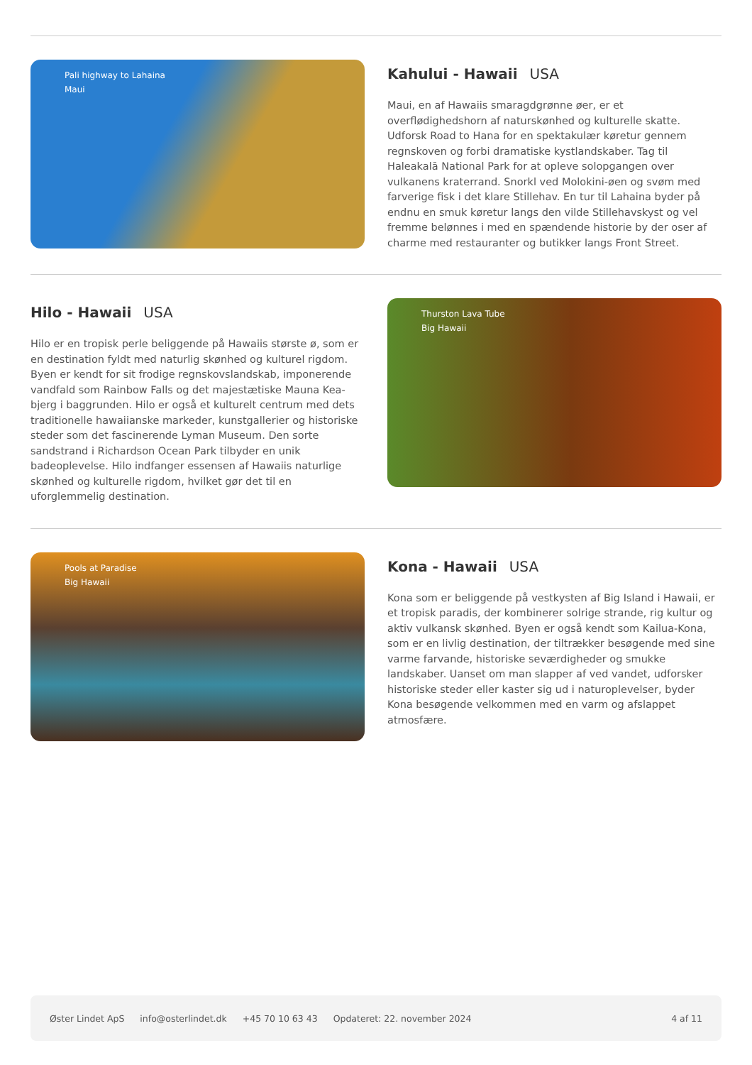Pali highway to Lahaina
Maui
Kahului - Hawaii USA
Maui, en af Hawaiis smaragdgrønne øer, er et overflødighedshorn af naturskønhed og kulturelle skatte. Udforsk Road to Hana for en spektakulær køretur gennem regnskoven og forbi dramatiske kystlandskaber. Tag til Haleakalā National Park for at opleve solopgangen over vulkanens kraterrand. Snorkl ved Molokini-øen og svøm med farverige fisk i det klare Stillehav. En tur til Lahaina byder på endnu en smuk køretur langs den vilde Stillehavskyst og vel fremme belønnes i med en spændende historie by der oser af charme med restauranter og butikker langs Front Street.
Hilo - Hawaii USA
Hilo er en tropisk perle beliggende på Hawaiis største ø, som er en destination fyldt med naturlig skønhed og kulturel rigdom. Byen er kendt for sit frodige regnskovslandskab, imponerende vandfald som Rainbow Falls og det majestætiske Mauna Kea-bjerg i baggrunden. Hilo er også et kulturelt centrum med dets traditionelle hawaiianske markeder, kunstgallerier og historiske steder som det fascinerende Lyman Museum. Den sorte sandstrand i Richardson Ocean Park tilbyder en unik badeoplevelse. Hilo indfanger essensen af Hawaiis naturlige skønhed og kulturelle rigdom, hvilket gør det til en uforglemmelig destination.
Thurston Lava Tube
Big Hawaii
Pools at Paradise
Big Hawaii
Kona - Hawaii USA
Kona som er beliggende på vestkysten af Big Island i Hawaii, er et tropisk paradis, der kombinerer solrige strande, rig kultur og aktiv vulkansk skønhed. Byen er også kendt som Kailua-Kona, som er en livlig destination, der tiltrækker besøgende med sine varme farvande, historiske seværdigheder og smukke landskaber. Uanset om man slapper af ved vandet, udforsker historiske steder eller kaster sig ud i naturoplevelser, byder Kona besøgende velkommen med en varm og afslappet atmosfære.
Øster Lindet ApS info@osterlindet.dk +45 70 10 63 43 Opdateret: 22. november 2024 4 af 11